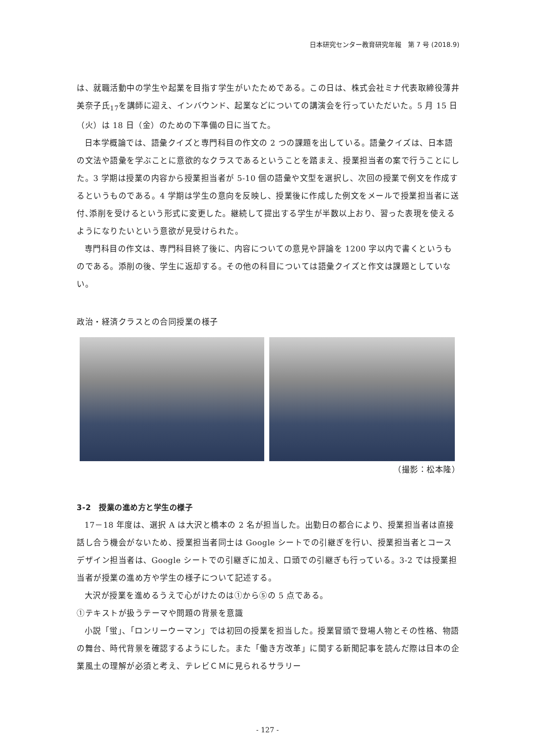日本研究センター教育研究年報　第 7 号 (2018.9)
は、就職活動中の学生や起業を目指す学生がいたためである。この日は、株式会社ミナ代表取締役薄井美奈子氏<sub>17</sub>を講師に迎え、インバウンド、起業などについての講演会を行っていただいた。5 月 15 日（火）は 18 日（金）のための下準備の日に当てた。
日本学概論では、語彙クイズと専門科目の作文の 2 つの課題を出している。語彙クイズは、日本語の文法や語彙を学ぶことに意欲的なクラスであるということを踏まえ、授業担当者の案で行うことにした。3 学期は授業の内容から授業担当者が 5-10 個の語彙や文型を選択し、次回の授業で例文を作成するというものである。4 学期は学生の意向を反映し、授業後に作成した例文をメールで授業担当者に送付､添削を受けるという形式に変更した。継続して提出する学生が半数以上おり、習った表現を使えるようになりたいという意欲が見受けられた。
専門科目の作文は、専門科目終了後に、内容についての意見や評論を 1200 字以内で書くというものである。添削の後、学生に返却する。その他の科目については語彙クイズと作文は課題としていない。
政治・経済クラスとの合同授業の様子
（撮影：松本隆）
3-2　授業の進め方と学生の様子
17－18 年度は、選択 A は大沢と橋本の 2 名が担当した。出勤日の都合により、授業担当者は直接話し合う機会がないため、授業担当者同士は Google シートでの引継ぎを行い、授業担当者とコースデザイン担当者は、Google シートでの引継ぎに加え、口頭での引継ぎも行っている。3-2 では授業担当者が授業の進め方や学生の様子について記述する。
大沢が授業を進めるうえで心がけたのは①から⑤の 5 点である。
①テキストが扱うテーマや問題の背景を意識
小説「蛍」、「ロンリーウーマン」では初回の授業を担当した。授業冒頭で登場人物とその性格、物語の舞台、時代背景を確認するようにした。また「働き方改革」に関する新聞記事を読んだ際は日本の企業風土の理解が必須と考え、テレビＣＭに見られるサラリー
- 127 -